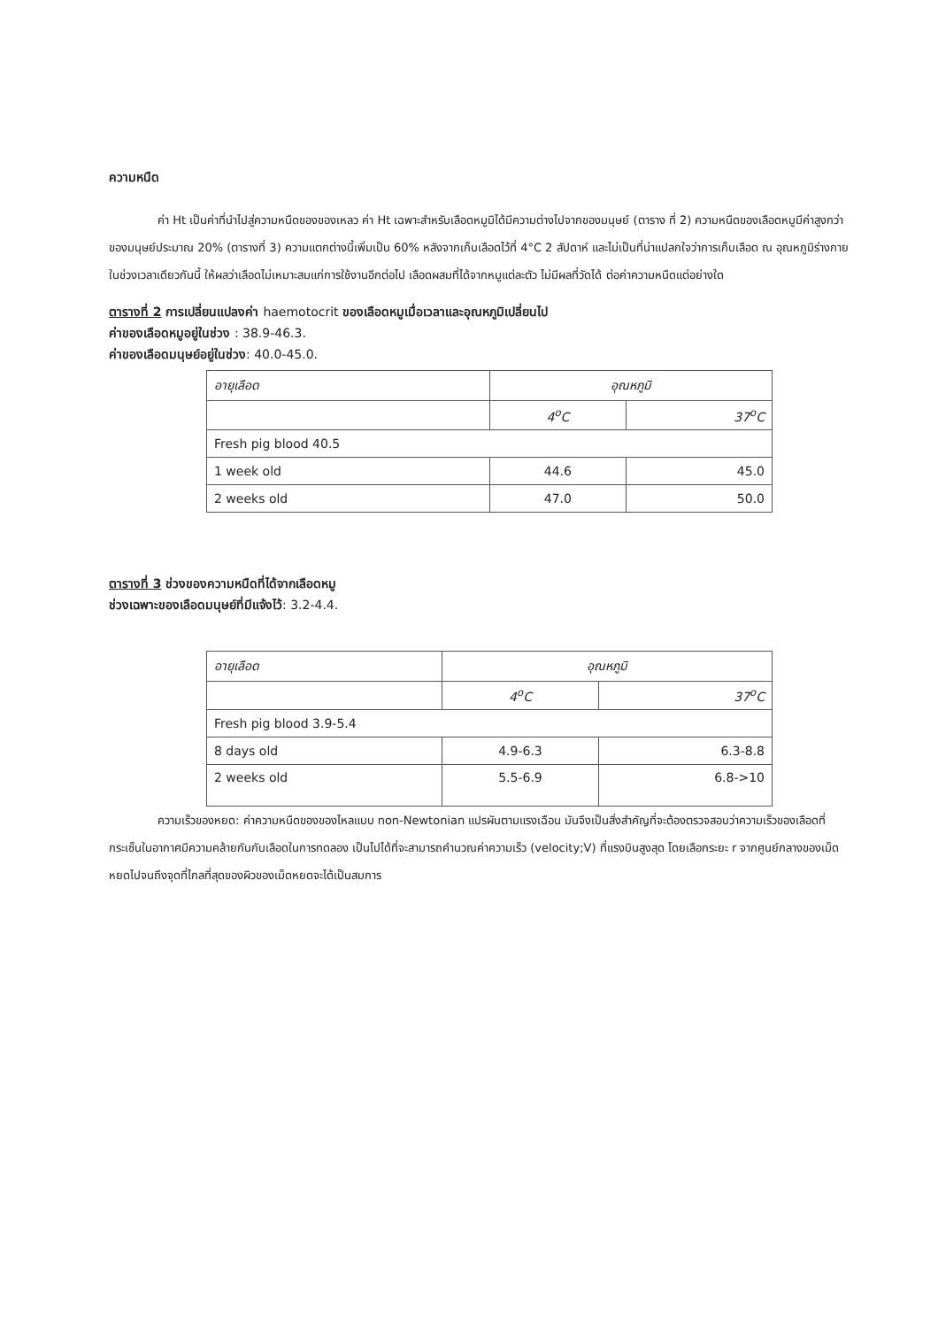ความหนืด
ค่า Ht เป็นค่าที่นำไปสู่ความหนืดของของเหลว ค่า Ht เฉพาะสำหรับเลือดหมูมิได้มีความต่างไปจากของมนุษย์ (ตาราง ที่ 2) ความหนืดของเลือดหมูมีค่าสูงกว่าของมนุษย์ประมาณ 20% (ตารางที่ 3) ความแตกต่างนี้เพิ่มเป็น 60% หลังจากเก็บเลือดไว้ที่ 4°C 2 สัปดาห์ และไม่เป็นที่น่าแปลกใจว่าการเก็บเลือด ณ อุณหภูมิร่างกายในช่วงเวลาเดียวกันนี้ ให้ผลว่าเลือดไม่เหมาะสมแก่การใช้งานอีกต่อไป เลือดผสมที่ได้จากหมูแต่ละตัว ไม่มีผลที่วัดได้ ต่อค่าความหนืดแต่อย่างใด
ตารางที่ 2 การเปลี่ยนแปลงค่า haemotocrit ของเลือดหมูเมื่อเวลาและอุณหภูมิเปลี่ยนไป
ค่าของเลือดหมูอยู่ในช่วง : 38.9-46.3.
ค่าของเลือดมนุษย์อยู่ในช่วง: 40.0-45.0.
| อายุเลือด | อุณหภูมิ | |
| | 4<sup>o</sup>C | 37<sup>o</sup>C |
| Fresh pig blood 40.5 | | |
| 1 week old | 44.6 | 45.0 |
| 2 weeks old | 47.0 | 50.0 |
ตารางที่ 3 ช่วงของความหนืดที่ได้จากเลือดหมู
ช่วงเฉพาะของเลือดมนุษย์ที่มีแจ้งไว้: 3.2-4.4.
| อายุเลือด | อุณหภูมิ | |
| | 4<sup>o</sup>C | 37<sup>o</sup>C |
| Fresh pig blood 3.9-5.4 | | |
| 8 days old | 4.9-6.3 | 6.3-8.8 |
| 2 weeks old | 5.5-6.9 | 6.8->10 |
ความเร็วของหยด: ค่าความหนืดของของไหลแบบ non-Newtonian แปรผันตามแรงเฉือน มันจึงเป็นสิ่งสำคัญที่จะต้องตรวจสอบว่าความเร็วของเลือดที่กระเซ็นในอากาศมีความคล้ายกันกับเลือดในการทดลอง เป็นไปได้ที่จะสามารถคำนวณค่าความเร็ว (velocity;V) ที่แรงบินสูงสุด โดยเลือกระยะ r จากศูนย์กลางของเม็ดหยดไปจนถึงจุดที่ไกลที่สุดของผิวของเม็ดหยดจะได้เป็นสมการ